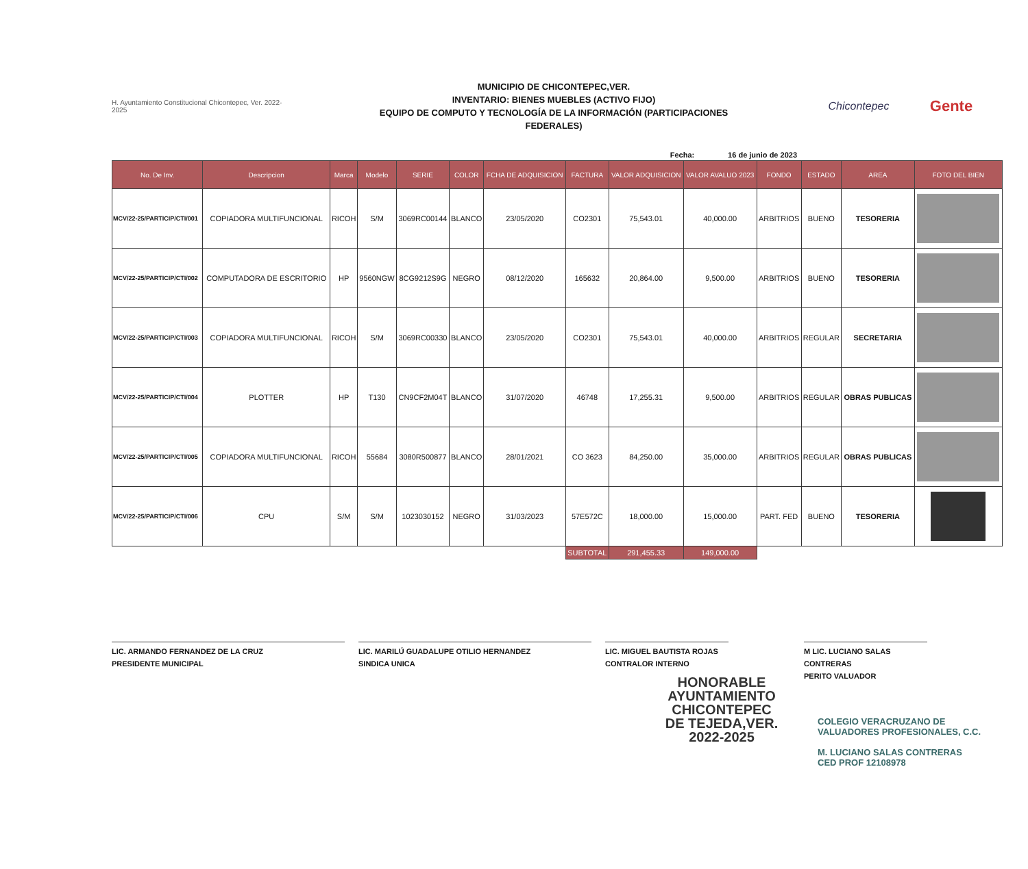H. Ayuntamiento Constitucional Chicontepec, Ver. 2022-2025
MUNICIPIO DE CHICONTEPEC,VER.
INVENTARIO: BIENES MUEBLES (ACTIVO FIJO)
EQUIPO DE COMPUTO Y TECNOLOGÍA DE LA INFORMACIÓN (PARTICIPACIONES
FEDERALES)
Chicontepec
Gente
Fecha: 16 de junio de 2023
| No. De Inv. | Descripcion | Marca | Modelo | SERIE | COLOR | FCHA DE ADQUISICION | FACTURA | VALOR ADQUISICION | VALOR AVALUO 2023 | FONDO | ESTADO | AREA | FOTO DEL BIEN |
| --- | --- | --- | --- | --- | --- | --- | --- | --- | --- | --- | --- | --- | --- |
| MCV/22-25/PARTICIP/CTI/001 | COPIADORA MULTIFUNCIONAL | RICOH | S/M | 3069RC00144 | BLANCO | 23/05/2020 | CO2301 | 75,543.01 | 40,000.00 | ARBITRIOS | BUENO | TESORERIA | |
| MCV/22-25/PARTICIP/CTI/002 | COMPUTADORA DE ESCRITORIO | HP | 9560NGW | 8CG9212S9G | NEGRO | 08/12/2020 | 165632 | 20,864.00 | 9,500.00 | ARBITRIOS | BUENO | TESORERIA | |
| MCV/22-25/PARTICIP/CTI/003 | COPIADORA MULTIFUNCIONAL | RICOH | S/M | 3069RC00330 | BLANCO | 23/05/2020 | CO2301 | 75,543.01 | 40,000.00 | ARBITRIOS | REGULAR | SECRETARIA | |
| MCV/22-25/PARTICIP/CTI/004 | PLOTTER | HP | T130 | CN9CF2M04T | BLANCO | 31/07/2020 | 46748 | 17,255.31 | 9,500.00 | ARBITRIOS | REGULAR | OBRAS PUBLICAS | |
| MCV/22-25/PARTICIP/CTI/005 | COPIADORA MULTIFUNCIONAL | RICOH | 55684 | 3080R500877 | BLANCO | 28/01/2021 | CO 3623 | 84,250.00 | 35,000.00 | ARBITRIOS | REGULAR | OBRAS PUBLICAS | |
| MCV/22-25/PARTICIP/CTI/006 | CPU | S/M | S/M | 1023030152 | NEGRO | 31/03/2023 | 57E572C | 18,000.00 | 15,000.00 | PART. FED | BUENO | TESORERIA | |
| | | | | | | | SUBTOTAL | 291,455.33 | 149,000.00 | | | | |
LIC. ARMANDO FERNANDEZ DE LA CRUZ
PRESIDENTE MUNICIPAL
LIC. MARILÚ GUADALUPE OTILIO HERNANDEZ
SINDICA UNICA
LIC. MIGUEL BAUTISTA ROJAS
CONTRALOR INTERNO
M LIC. LUCIANO SALAS CONTRERAS
PERITO VALUADOR
HONORABLE
AYUNTAMIENTO
CHICONTEPEC
DE TEJEDA,VER.
2022-2025
COLEGIO VERACRUZANO DE
VALUADORES PROFESIONALES, C.C.
M. LUCIANO SALAS CONTRERAS
CED PROF 12108978